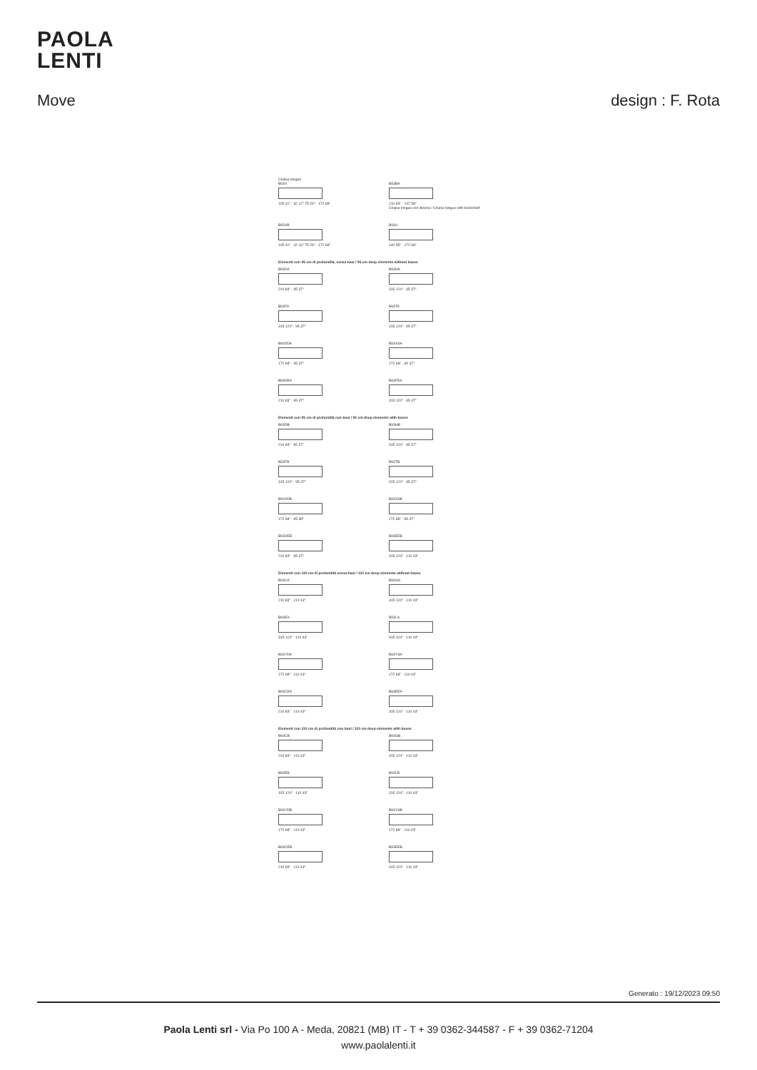PAOLA
LENTI
Move design : F. Rota
Chaise longue
B93V
105 41" · 32 12" 75 29" · 172 68"
B93BA
210 83" · 147 58"
Chaise longue con libreria / Chaise longue with bookshelf
B93VB
105 41" · 42 16" 75 29" · 172 68"
B93U
140 55" · 172 68"
Elementi con 95 cm di profondità, senza basi / 95 cm deep elements without bases
B93DA
210 83" · 95 37"
B93HA
315 124" · 95 37"
B93FA
315 124" · 95 37"
B93TA
315 124" · 95 37"
B93XDA
172 68" · 95 37"
B93XSA
172 68" · 95 37"
B93DEA
210 83" · 95 37"
B93FEA
315 124" · 95 37"
Elementi con 95 cm di profondità con basi / 95 cm deep elements with bases
B93DB
210 83" · 95 37"
B93HB
315 124" · 95 37"
B93FB
315 124" · 95 37"
B93TB
315 124" · 95 37"
B93XDB
172 68" · 95 38"
B93XSB
172 68" · 95 37"
B93DEB
210 83" · 95 37"
B93EEB
315 124" · 110 43"
Elementi con 110 cm di profondità senza basi / 110 cm deep elements without bases
B93CA
210 83" · 110 43"
B93GA
315 124" · 110 43"
B93EA
315 124" · 110 43"
B93LA
315 124" · 110 43"
B93YDA
172 68" · 110 43"
B93YSA
172 68" · 110 43"
B93CEA
210 83" · 110 43"
B93EEA
315 124" · 110 43"
Elementi con 110 cm di profondità con basi / 110 cm deep elements with bases
B93CB
210 83" · 110 43"
B93GB
315 124" · 110 43"
B93EB
315 124" · 110 43"
B93LB
315 124" · 110 43"
B93YDB
172 68" · 110 43"
B93YSB
172 68" · 110 43"
B93CEB
210 83" · 110 43"
B93EEB
315 124" · 110 43"
Generato : 19/12/2023 09:50
Paola Lenti srl - Via Po 100 A - Meda, 20821 (MB) IT - T + 39 0362-344587 - F + 39 0362-71204
www.paolalenti.it